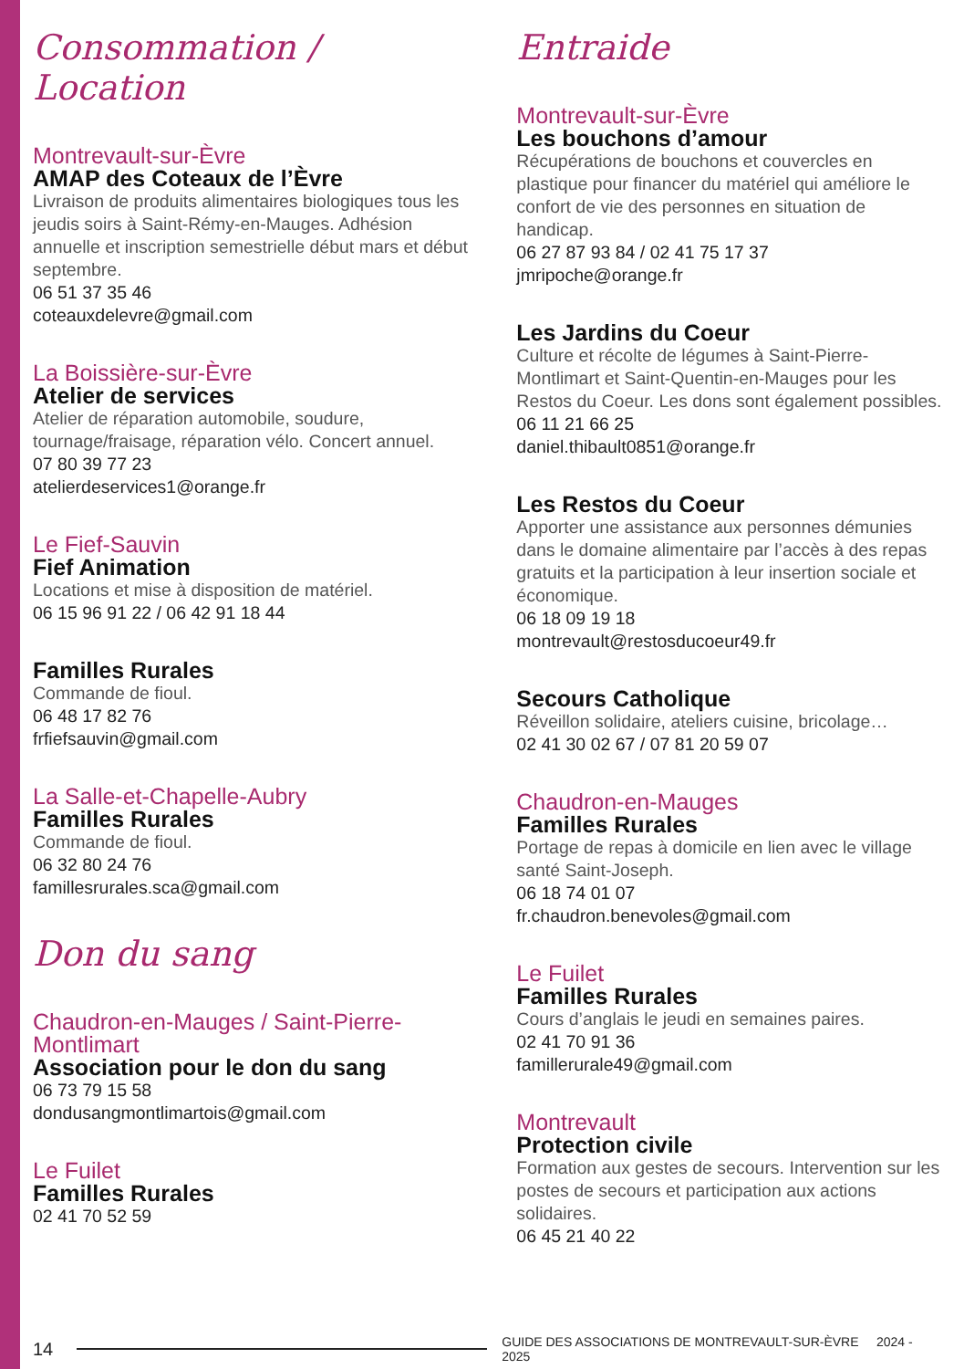Consommation / Location
Montrevault-sur-Èvre
AMAP des Coteaux de l’Èvre
Livraison de produits alimentaires biologiques tous les jeudis soirs à Saint-Rémy-en-Mauges. Adhésion annuelle et inscription semestrielle début mars et début septembre.
06 51 37 35 46
coteauxdelevre@gmail.com
La Boissière-sur-Èvre
Atelier de services
Atelier de réparation automobile, soudure, tournage/fraisage, réparation vélo. Concert annuel.
07 80 39 77 23
atelierdeservices1@orange.fr
Le Fief-Sauvin
Fief Animation
Locations et mise à disposition de matériel.
06 15 96 91 22 / 06 42 91 18 44
Familles Rurales
Commande de fioul.
06 48 17 82 76
frfiefsauvin@gmail.com
La Salle-et-Chapelle-Aubry
Familles Rurales
Commande de fioul.
06 32 80 24 76
famillesrurales.sca@gmail.com
Don du sang
Chaudron-en-Mauges / Saint-Pierre-Montlimart
Association pour le don du sang
06 73 79 15 58
dondusangmontlimartois@gmail.com
Le Fuilet
Familles Rurales
02 41 70 52 59
Entraide
Montrevault-sur-Èvre
Les bouchons d’amour
Récupérations de bouchons et couvercles en plastique pour financer du matériel qui améliore le confort de vie des personnes en situation de handicap.
06 27 87 93 84 / 02 41 75 17 37
jmripoche@orange.fr
Les Jardins du Coeur
Culture et récolte de légumes à Saint-Pierre-Montlimart et Saint-Quentin-en-Mauges pour les Restos du Coeur. Les dons sont également possibles.
06 11 21 66 25
daniel.thibault0851@orange.fr
Les Restos du Coeur
Apporter une assistance aux personnes démunies dans le domaine alimentaire par l’accès à des repas gratuits et la participation à leur insertion sociale et économique.
06 18 09 19 18
montrevault@restosducoeur49.fr
Secours Catholique
Réveillon solidaire, ateliers cuisine, bricolage…
02 41 30 02 67 / 07 81 20 59 07
Chaudron-en-Mauges
Familles Rurales
Portage de repas à domicile en lien avec le village santé Saint-Joseph.
06 18 74 01 07
fr.chaudron.benevoles@gmail.com
Le Fuilet
Familles Rurales
Cours d’anglais le jeudi en semaines paires.
02 41 70 91 36
famillerurale49@gmail.com
Montrevault
Protection civile
Formation aux gestes de secours. Intervention sur les postes de secours et participation aux actions solidaires.
06 45 21 40 22
14 GUIDE DES ASSOCIATIONS DE MONTREVAULT-SUR-ÈVRE 2024 - 2025